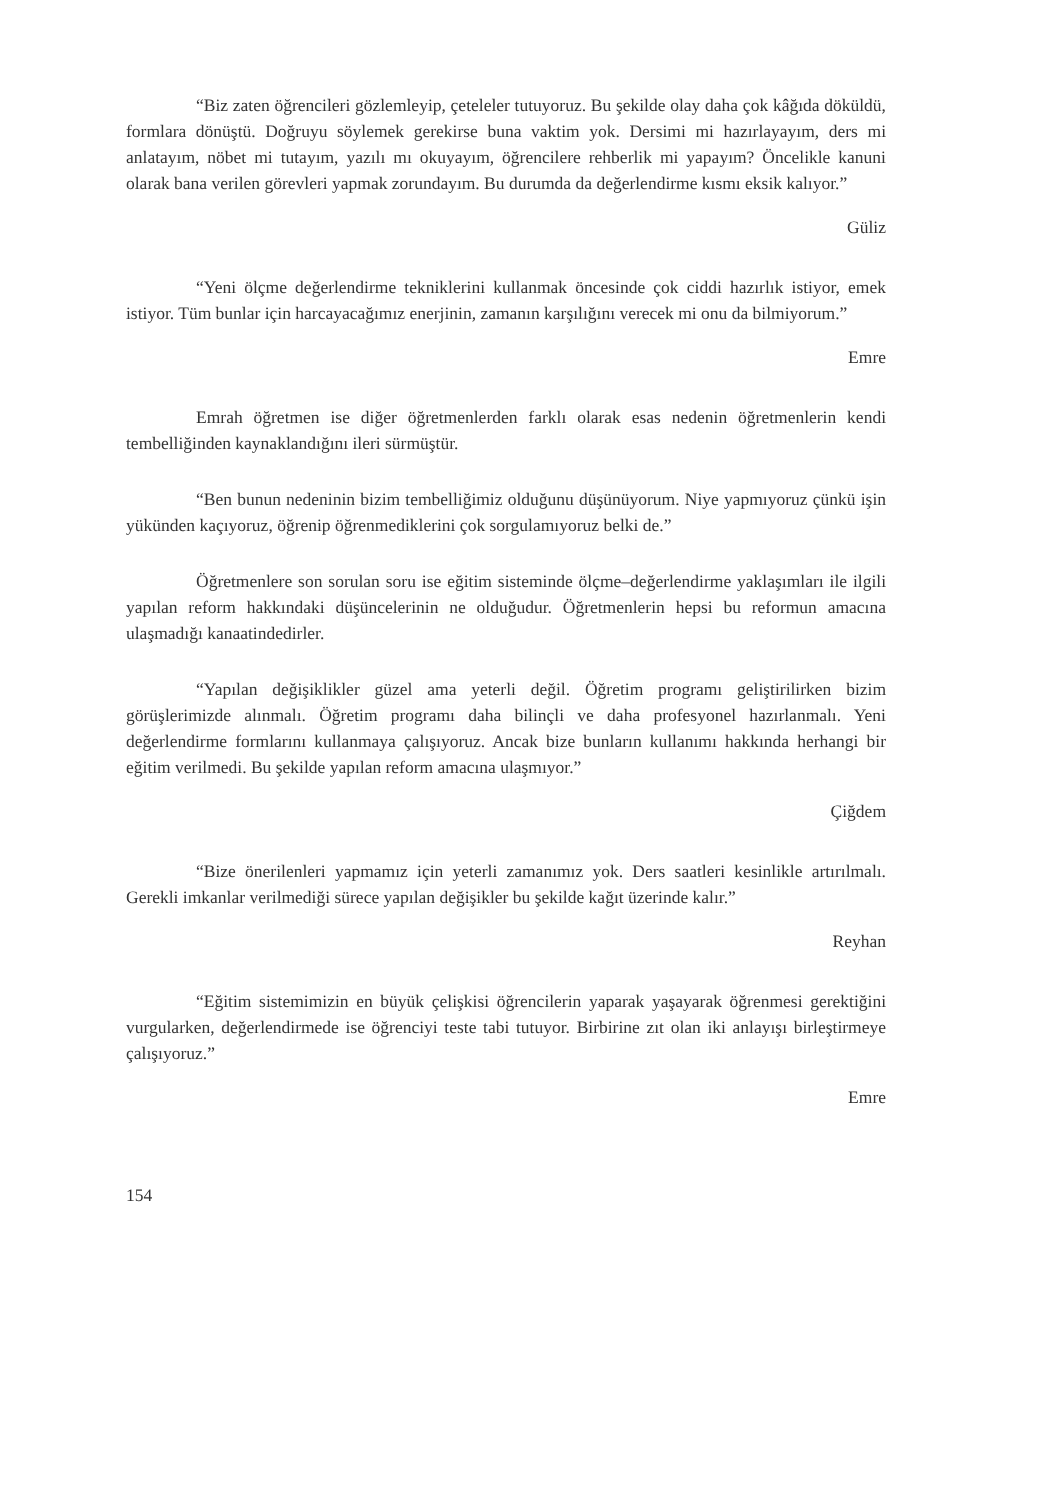“Biz zaten öğrencileri gözlemleyip, çeteleler tutuyoruz. Bu şekilde olay daha çok kâğıda döküldü, formlara dönüştü. Doğruyu söylemek gerekirse buna vaktim yok. Dersimi mi hazırlayayım, ders mi anlatayım, nöbet mi tutayım, yazılı mı okuyayım, öğrencilere rehberlik mi yapayım? Öncelikle kanuni olarak bana verilen görevleri yapmak zorundayım. Bu durumda da değerlendirme kısmı eksik kalıyor.”
Güliz
“Yeni ölçme değerlendirme tekniklerini kullanmak öncesinde çok ciddi hazırlık istiyor, emek istiyor. Tüm bunlar için harcayacağımız enerjinin, zamanın karşılığını verecek mi onu da bilmiyorum.”
Emre
Emrah öğretmen ise diğer öğretmenlerden farklı olarak esas nedenin öğretmenlerin kendi tembelliğinden kaynaklandığını ileri sürmüştür.
“Ben bunun nedeninin bizim tembelliğimiz olduğunu düşünüyorum. Niye yapmıyoruz çünkü işin yükünden kaçıyoruz, öğrenip öğrenmediklerini çok sorgulamıyoruz belki de.”
Öğretmenlere son sorulan soru ise eğitim sisteminde ölçme–değerlendirme yaklaşımları ile ilgili yapılan reform hakkındaki düşüncelerinin ne olduğudur. Öğretmenlerin hepsi bu reformun amacına ulaşmadığı kanaatindedirler.
“Yapılan değişiklikler güzel ama yeterli değil. Öğretim programı geliştirilirken bizim görüşlerimizde alınmalı. Öğretim programı daha bilinçli ve daha profesyonel hazırlanmalı. Yeni değerlendirme formlarını kullanmaya çalışıyoruz. Ancak bize bunların kullanımı hakkında herhangi bir eğitim verilmedi. Bu şekilde yapılan reform amacına ulaşmıyor.”
Çiğdem
“Bize önerilenleri yapmamız için yeterli zamanımız yok. Ders saatleri kesinlikle artırılmalı. Gerekli imkanlar verilmediği sürece yapılan değişikler bu şekilde kağıt üzerinde kalır.”
Reyhan
“Eğitim sistemimizin en büyük çelişkisi öğrencilerin yaparak yaşayarak öğrenmesi gerektiğini vurgularken, değerlendirmede ise öğrenciyi teste tabi tutuyor. Birbirine zıt olan iki anlayışı birleştirmeye çalışıyoruz.”
Emre
154